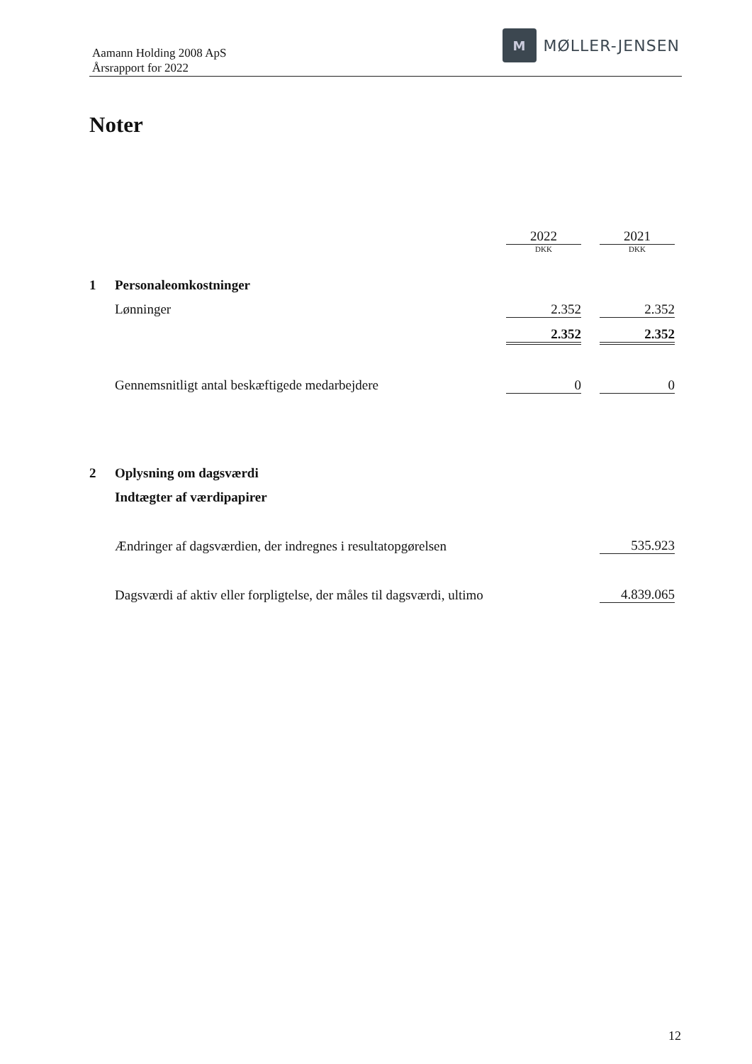Aamann Holding 2008 ApS
Årsrapport for 2022
M
MØLLER-JENSEN
Noter
| | | 2022 | | 2021 |
| | | DKK | | DKK |
| 1 | Personaleomkostninger | | | |
| | Lønninger | 2.352 | | 2.352 |
| | | 2.352 | | 2.352 |
| | Gennemsnitligt antal beskæftigede medarbejdere | 0 | | 0 |
| 2 | Oplysning om dagsværdi | | | |
| | Indtægter af værdipapirer | | | |
| | Ændringer af dagsværdien, der indregnes i resultatopgørelsen | | | 535.923 |
| | Dagsværdi af aktiv eller forpligtelse, der måles til dagsværdi, ultimo | | | 4.839.065 |
12